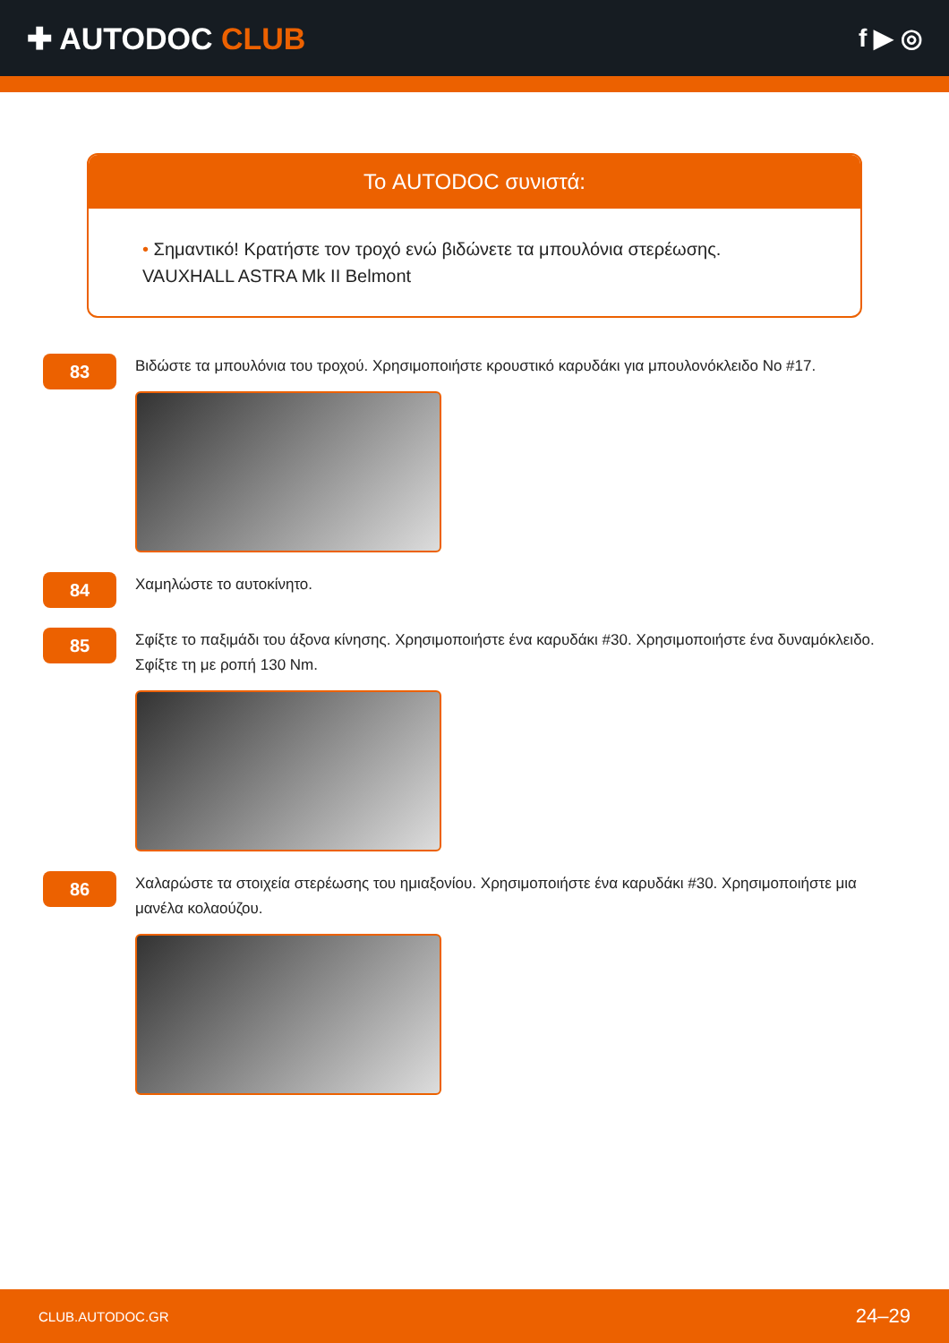✚ AUTODOC CLUB
f ▶ ◎
Το AUTODOC συνιστά:
• Σημαντικό! Κρατήστε τον τροχό ενώ βιδώνετε τα μπουλόνια στερέωσης. VAUXHALL ASTRA Mk II Belmont
83
Βιδώστε τα μπουλόνια του τροχού. Χρησιμοποιήστε κρουστικό καρυδάκι για μπουλονόκλειδο Νο #17.
84
Χαμηλώστε το αυτοκίνητο.
85
Σφίξτε το παξιμάδι του άξονα κίνησης. Χρησιμοποιήστε ένα καρυδάκι #30. Χρησιμοποιήστε ένα δυναμόκλειδο. Σφίξτε τη με ροπή 130 Nm.
86
Χαλαρώστε τα στοιχεία στερέωσης του ημιαξονίου. Χρησιμοποιήστε ένα καρυδάκι #30. Χρησιμοποιήστε μια μανέλα κολαούζου.
CLUB.AUTODOC.GR 24–29